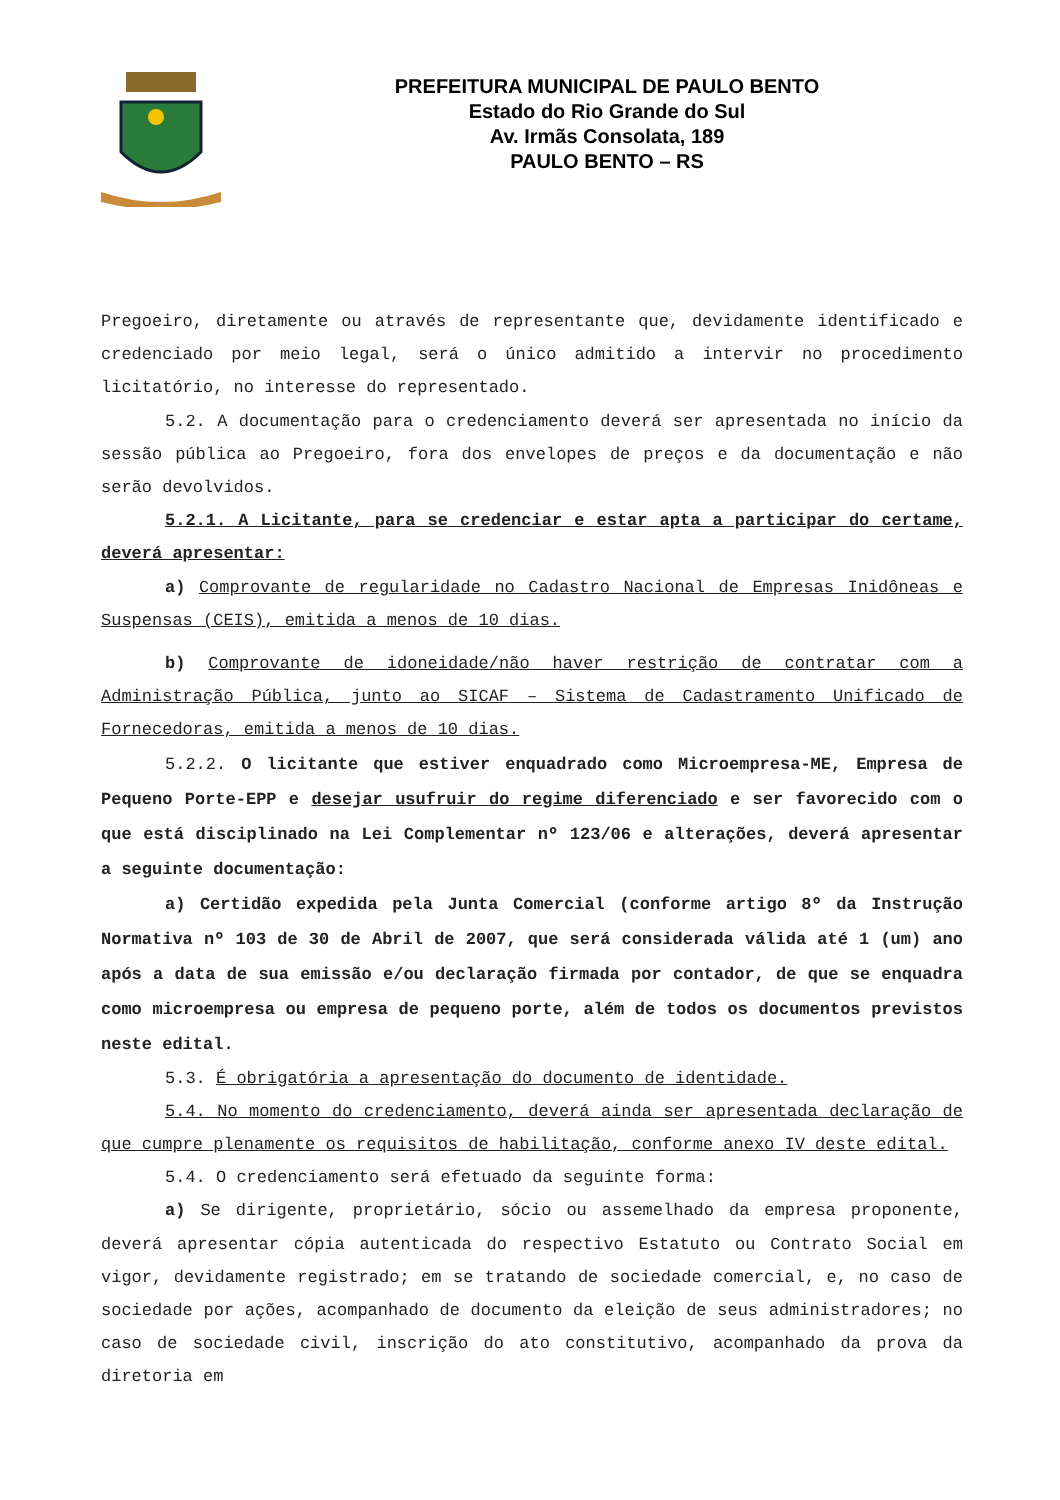PREFEITURA MUNICIPAL DE PAULO BENTO
Estado do Rio Grande do Sul
Av. Irmãs Consolata, 189
PAULO BENTO – RS
Pregoeiro, diretamente ou através de representante que, devidamente identificado e credenciado por meio legal, será o único admitido a intervir no procedimento licitatório, no interesse do representado.
5.2. A documentação para o credenciamento deverá ser apresentada no início da sessão pública ao Pregoeiro, fora dos envelopes de preços e da documentação e não serão devolvidos.
5.2.1. A Licitante, para se credenciar e estar apta a participar do certame, deverá apresentar:
a) Comprovante de regularidade no Cadastro Nacional de Empresas Inidôneas e Suspensas (CEIS), emitida a menos de 10 dias.
b) Comprovante de idoneidade/não haver restrição de contratar com a Administração Pública, junto ao SICAF – Sistema de Cadastramento Unificado de Fornecedoras, emitida a menos de 10 dias.
5.2.2. O licitante que estiver enquadrado como Microempresa-ME, Empresa de Pequeno Porte-EPP e desejar usufruir do regime diferenciado e ser favorecido com o que está disciplinado na Lei Complementar nº 123/06 e alterações, deverá apresentar a seguinte documentação:
a) Certidão expedida pela Junta Comercial (conforme artigo 8º da Instrução Normativa nº 103 de 30 de Abril de 2007, que será considerada válida até 1 (um) ano após a data de sua emissão e/ou declaração firmada por contador, de que se enquadra como microempresa ou empresa de pequeno porte, além de todos os documentos previstos neste edital.
5.3. É obrigatória a apresentação do documento de identidade.
5.4. No momento do credenciamento, deverá ainda ser apresentada declaração de que cumpre plenamente os requisitos de habilitação, conforme anexo IV deste edital.
5.4. O credenciamento será efetuado da seguinte forma:
a) Se dirigente, proprietário, sócio ou assemelhado da empresa proponente, deverá apresentar cópia autenticada do respectivo Estatuto ou Contrato Social em vigor, devidamente registrado; em se tratando de sociedade comercial, e, no caso de sociedade por ações, acompanhado de documento da eleição de seus administradores; no caso de sociedade civil, inscrição do ato constitutivo, acompanhado da prova da diretoria em